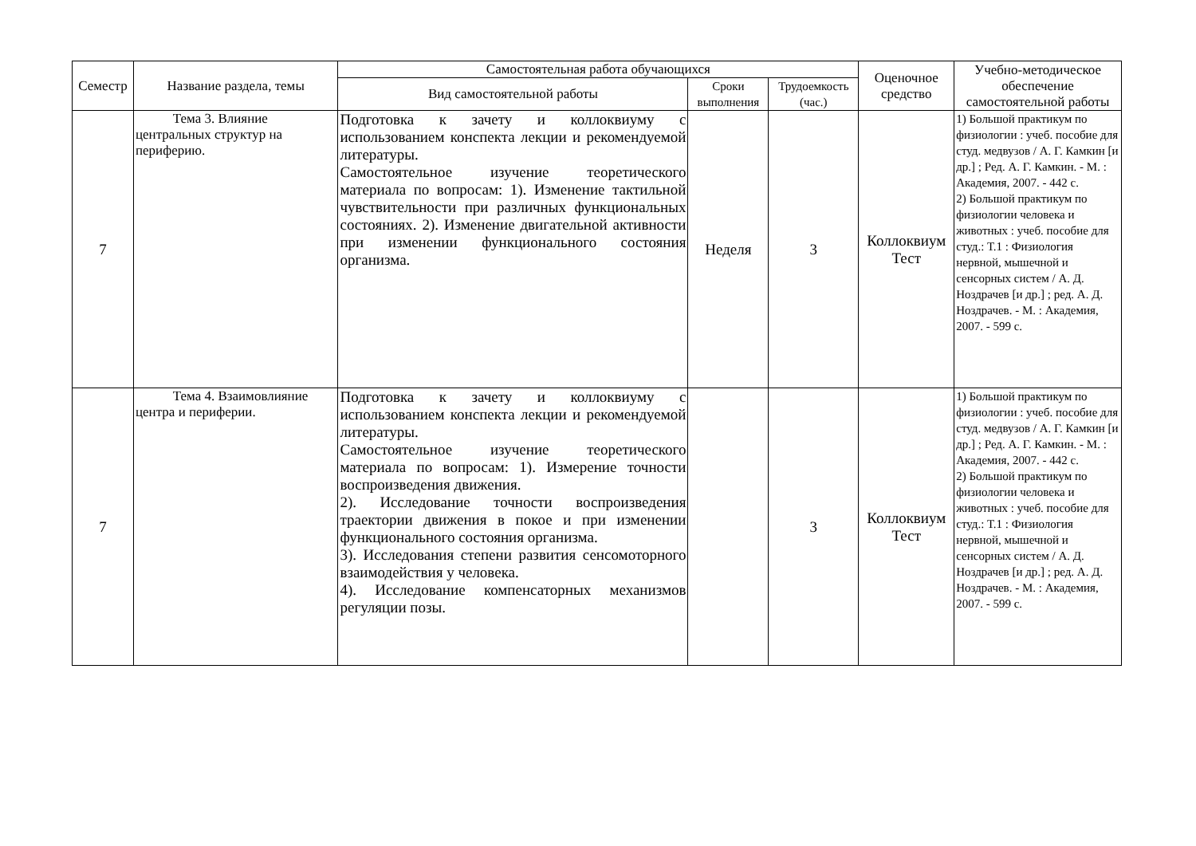| Семестр | Название раздела, темы | Самостоятельная работа обучающихся | | | Оценочное средство | Учебно-методическое обеспечение самостоятельной работы |
| --- | --- | --- | --- | --- | --- | --- |
| | | Вид самостоятельной работы | Сроки выполнения | Трудоемкость (час.) | | |
| 7 | Тема 3. Влияние центральных структур на периферию. | Подготовка к зачету и коллоквиуму с использованием конспекта лекции и рекомендуемой литературы. Самостоятельное изучение теоретического материала по вопросам: 1). Изменение тактильной чувствительности при различных функциональных состояниях. 2). Изменение двигательной активности при изменении функционального состояния организма. | Неделя | 3 | Коллоквиум Тест | 1) Большой практикум по физиологии : учеб. пособие для студ. медвузов / А. Г. Камкин [и др.] ; Ред. А. Г. Камкин. - М. : Академия, 2007. - 442 с. 2) Большой практикум по физиологии человека и животных : учеб. пособие для студ.: Т.1 : Физиология нервной, мышечной и сенсорных систем / А. Д. Ноздрачев [и др.] ; ред. А. Д. Ноздрачев. - М. : Академия, 2007. - 599 с. |
| 7 | Тема 4. Взаимовлияние центра и периферии. | Подготовка к зачету и коллоквиуму с использованием конспекта лекции и рекомендуемой литературы. Самостоятельное изучение теоретического материала по вопросам: 1). Измерение точности воспроизведения движения. 2). Исследование точности воспроизведения траектории движения в покое и при изменении функционального состояния организма. 3). Исследования степени развития сенсомоторного взаимодействия у человека. 4). Исследование компенсаторных механизмов регуляции позы. | | 3 | Коллоквиум Тест | 1) Большой практикум по физиологии : учеб. пособие для студ. медвузов / А. Г. Камкин [и др.] ; Ред. А. Г. Камкин. - М. : Академия, 2007. - 442 с. 2) Большой практикум по физиологии человека и животных : учеб. пособие для студ.: Т.1 : Физиология нервной, мышечной и сенсорных систем / А. Д. Ноздрачев [и др.] ; ред. А. Д. Ноздрачев. - М. : Академия, 2007. - 599 с. |